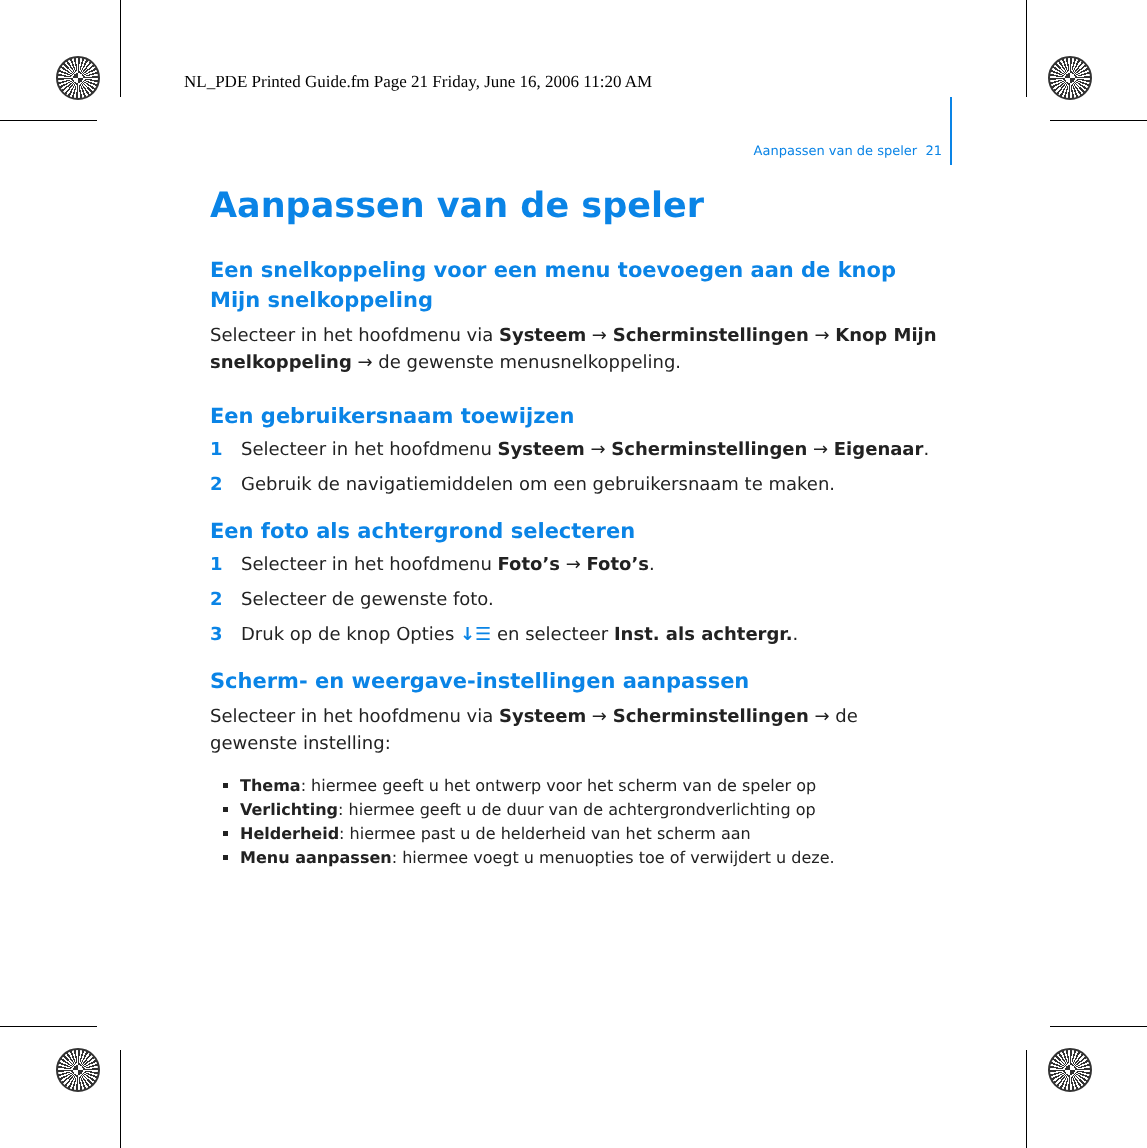NL_PDE Printed Guide.fm Page 21 Friday, June 16, 2006 11:20 AM
Aanpassen van de speler 21
Aanpassen van de speler
Een snelkoppeling voor een menu toevoegen aan de knop Mijn snelkoppeling
Selecteer in het hoofdmenu via Systeem → Scherminstellingen → Knop Mijn snelkoppeling → de gewenste menusnelkoppeling.
Een gebruikersnaam toewijzen
1 Selecteer in het hoofdmenu Systeem → Scherminstellingen → Eigenaar.
2 Gebruik de navigatiemiddelen om een gebruikersnaam te maken.
Een foto als achtergrond selecteren
1 Selecteer in het hoofdmenu Foto’s → Foto’s.
2 Selecteer de gewenste foto.
3 Druk op de knop Opties ↓☰ en selecteer Inst. als achtergr..
Scherm- en weergave-instellingen aanpassen
Selecteer in het hoofdmenu via Systeem → Scherminstellingen → de gewenste instelling:
Thema: hiermee geeft u het ontwerp voor het scherm van de speler op
Verlichting: hiermee geeft u de duur van de achtergrondverlichting op
Helderheid: hiermee past u de helderheid van het scherm aan
Menu aanpassen: hiermee voegt u menuopties toe of verwijdert u deze.